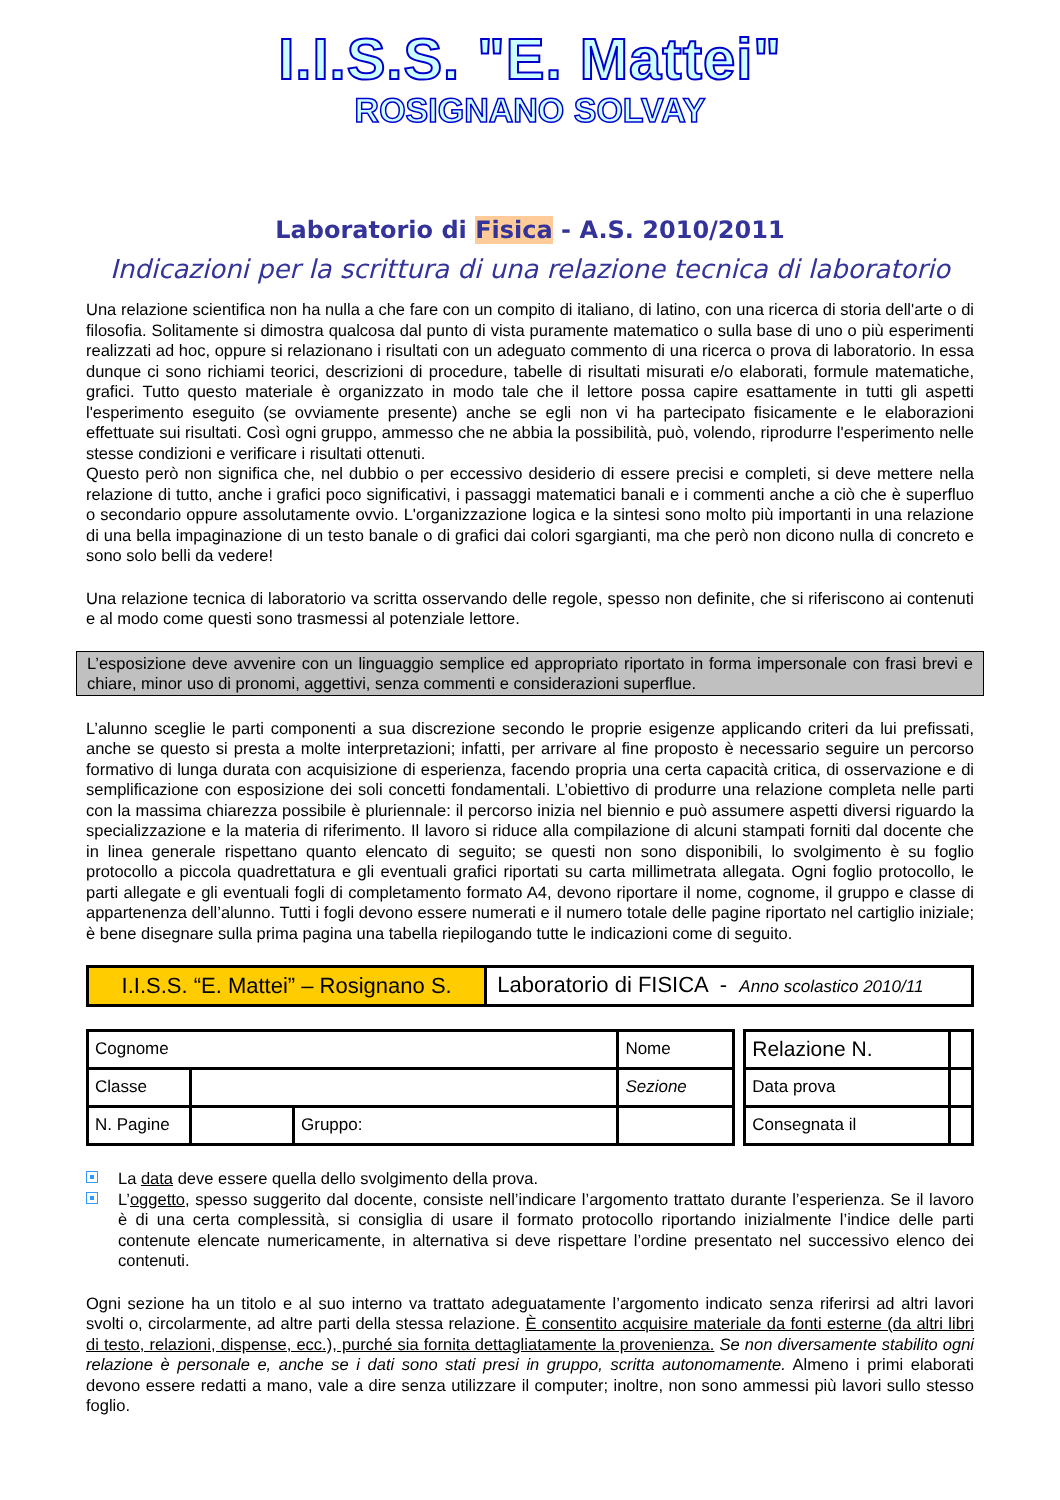I.I.S.S. "E. Mattei"
ROSIGNANO SOLVAY
Laboratorio di Fisica - A.S. 2010/2011
Indicazioni per la scrittura di una relazione tecnica di laboratorio
Una relazione scientifica non ha nulla a che fare con un compito di italiano, di latino, con una ricerca di storia dell'arte o di filosofia. Solitamente si dimostra qualcosa dal punto di vista puramente matematico o sulla base di uno o più esperimenti realizzati ad hoc, oppure si relazionano i risultati con un adeguato commento di una ricerca o prova di laboratorio. In essa dunque ci sono richiami teorici, descrizioni di procedure, tabelle di risultati misurati e/o elaborati, formule matematiche, grafici. Tutto questo materiale è organizzato in modo tale che il lettore possa capire esattamente in tutti gli aspetti l'esperimento eseguito (se ovviamente presente) anche se egli non vi ha partecipato fisicamente e le elaborazioni effettuate sui risultati. Così ogni gruppo, ammesso che ne abbia la possibilità, può, volendo, riprodurre l'esperimento nelle stesse condizioni e verificare i risultati ottenuti.
Questo però non significa che, nel dubbio o per eccessivo desiderio di essere precisi e completi, si deve mettere nella relazione di tutto, anche i grafici poco significativi, i passaggi matematici banali e i commenti anche a ciò che è superfluo o secondario oppure assolutamente ovvio. L'organizzazione logica e la sintesi sono molto più importanti in una relazione di una bella impaginazione di un testo banale o di grafici dai colori sgargianti, ma che però non dicono nulla di concreto e sono solo belli da vedere!
Una relazione tecnica di laboratorio va scritta osservando delle regole, spesso non definite, che si riferiscono ai contenuti e al modo come questi sono trasmessi al potenziale lettore.
L’esposizione deve avvenire con un linguaggio semplice ed appropriato riportato in forma impersonale con frasi brevi e chiare, minor uso di pronomi, aggettivi, senza commenti e considerazioni superflue.
L’alunno sceglie le parti componenti a sua discrezione secondo le proprie esigenze applicando criteri da lui prefissati, anche se questo si presta a molte interpretazioni; infatti, per arrivare al fine proposto è necessario seguire un percorso formativo di lunga durata con acquisizione di esperienza, facendo propria una certa capacità critica, di osservazione e di semplificazione con esposizione dei soli concetti fondamentali. L’obiettivo di produrre una relazione completa nelle parti con la massima chiarezza possibile è pluriennale: il percorso inizia nel biennio e può assumere aspetti diversi riguardo la specializzazione e la materia di riferimento. Il lavoro si riduce alla compilazione di alcuni stampati forniti dal docente che in linea generale rispettano quanto elencato di seguito; se questi non sono disponibili, lo svolgimento è su foglio protocollo a piccola quadrettatura e gli eventuali grafici riportati su carta millimetrata allegata. Ogni foglio protocollo, le parti allegate e gli eventuali fogli di completamento formato A4, devono riportare il nome, cognome, il gruppo e classe di appartenenza dell’alunno. Tutti i fogli devono essere numerati e il numero totale delle pagine riportato nel cartiglio iniziale; è bene disegnare sulla prima pagina una tabella riepilogando tutte le indicazioni come di seguito.
| I.I.S.S. “E. Mattei” – Rosignano S. | Laboratorio di FISICA - Anno scolastico 2010/11 |
| Cognome | | | Nome | | Relazione N. | |
| Classe | | | Sezione | | Data prova | |
| N. Pagine | | Gruppo: | | | Consegnata il | |
La data deve essere quella dello svolgimento della prova.
L’oggetto, spesso suggerito dal docente, consiste nell’indicare l’argomento trattato durante l’esperienza. Se il lavoro è di una certa complessità, si consiglia di usare il formato protocollo riportando inizialmente l’indice delle parti contenute elencate numericamente, in alternativa si deve rispettare l’ordine presentato nel successivo elenco dei contenuti.
Ogni sezione ha un titolo e al suo interno va trattato adeguatamente l’argomento indicato senza riferirsi ad altri lavori svolti o, circolarmente, ad altre parti della stessa relazione. È consentito acquisire materiale da fonti esterne (da altri libri di testo, relazioni, dispense, ecc.), purché sia fornita dettagliatamente la provenienza. Se non diversamente stabilito ogni relazione è personale e, anche se i dati sono stati presi in gruppo, scritta autonomamente. Almeno i primi elaborati devono essere redatti a mano, vale a dire senza utilizzare il computer; inoltre, non sono ammessi più lavori sullo stesso foglio.